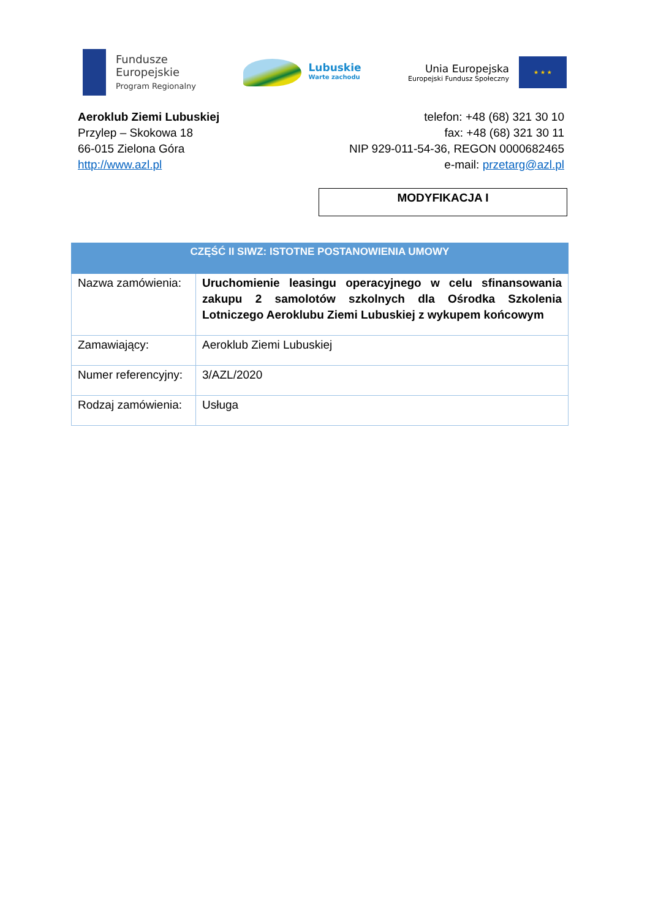Fundusze
Europejskie
Program Regionalny
Lubuskie
Warte zachodu
Unia Europejska
Europejski Fundusz Społeczny
★ ★ ★
Aeroklub Ziemi Lubuskiej
Przylep – Skokowa 18
66-015 Zielona Góra
http://www.azl.pl
telefon: +48 (68) 321 30 10
fax: +48 (68) 321 30 11
NIP 929-011-54-36, REGON 0000682465
e-mail: przetarg@azl.pl
MODYFIKACJA I
| CZĘŚĆ II SIWZ: ISTOTNE POSTANOWIENIA UMOWY | |
| --- | --- |
| Nazwa zamówienia: | Uruchomienie leasingu operacyjnego w celu sfinansowania zakupu 2 samolotów szkolnych dla Ośrodka Szkolenia Lotniczego Aeroklubu Ziemi Lubuskiej z wykupem końcowym |
| Zamawiający: | Aeroklub Ziemi Lubuskiej |
| Numer referencyjny: | 3/AZL/2020 |
| Rodzaj zamówienia: | Usługa |